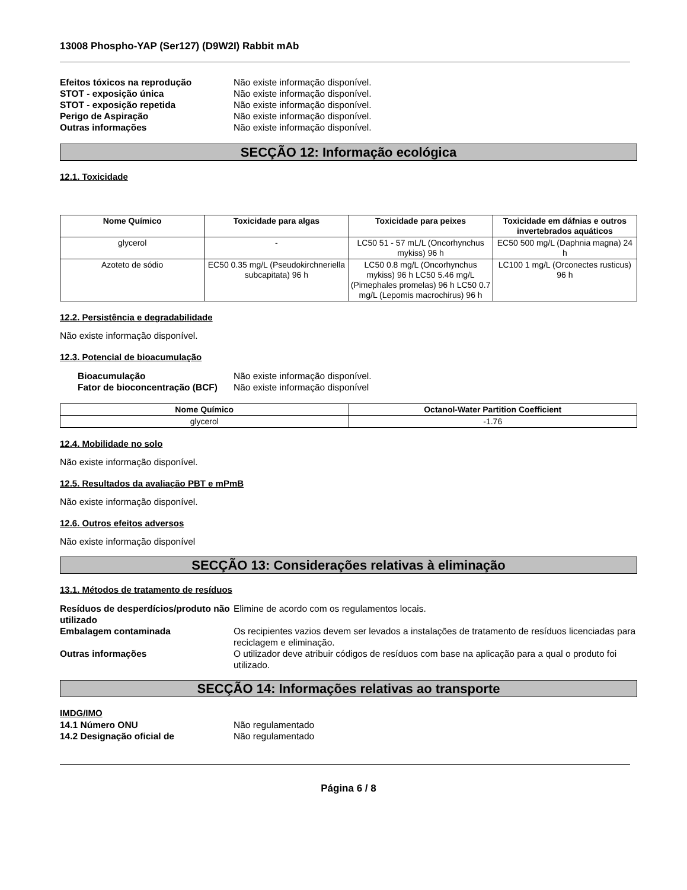13008 Phospho-YAP (Ser127) (D9W2I) Rabbit mAb
Efeitos tóxicos na reprodução Não existe informação disponível. STOT - exposição única Não existe informação disponível. STOT - exposição repetida Não existe informação disponível. Perigo de Aspiração Não existe informação disponível. Outras informações Não existe informação disponível.
SECÇÃO 12: Informação ecológica
12.1. Toxicidade
| Nome Químico | Toxicidade para algas | Toxicidade para peixes | Toxicidade em dáfnias e outros invertebrados aquáticos |
| --- | --- | --- | --- |
| glycerol | - | LC50 51 - 57 mL/L (Oncorhynchus mykiss) 96 h | EC50 500 mg/L (Daphnia magna) 24 h |
| Azoteto de sódio | EC50 0.35 mg/L (Pseudokirchneriella subcapitata) 96 h | LC50 0.8 mg/L (Oncorhynchus mykiss) 96 h LC50 5.46 mg/L (Pimephales promelas) 96 h LC50 0.7 mg/L (Lepomis macrochirus) 96 h | LC100 1 mg/L (Orconectes rusticus) 96 h |
12.2. Persistência e degradabilidade
Não existe informação disponível.
12.3. Potencial de bioacumulação
Bioacumulação Não existe informação disponível. Fator de bioconcentração (BCF) Não existe informação disponível
| Nome Químico | Octanol-Water Partition Coefficient |
| --- | --- |
| glycerol | -1.76 |
12.4. Mobilidade no solo
Não existe informação disponível.
12.5. Resultados da avaliação PBT e mPmB
Não existe informação disponível.
12.6. Outros efeitos adversos
Não existe informação disponível
SECÇÃO 13: Considerações relativas à eliminação
13.1. Métodos de tratamento de resíduos
Resíduos de desperdícios/produto não utilizado Elimine de acordo com os regulamentos locais. Embalagem contaminada Os recipientes vazios devem ser levados a instalações de tratamento de resíduos licenciadas para reciclagem e eliminação. Outras informações O utilizador deve atribuir códigos de resíduos com base na aplicação para a qual o produto foi utilizado.
SECÇÃO 14: Informações relativas ao transporte
IMDG/IMO
14.1 Número ONU Não regulamentado 14.2 Designação oficial de Não regulamentado
Página 6 / 8